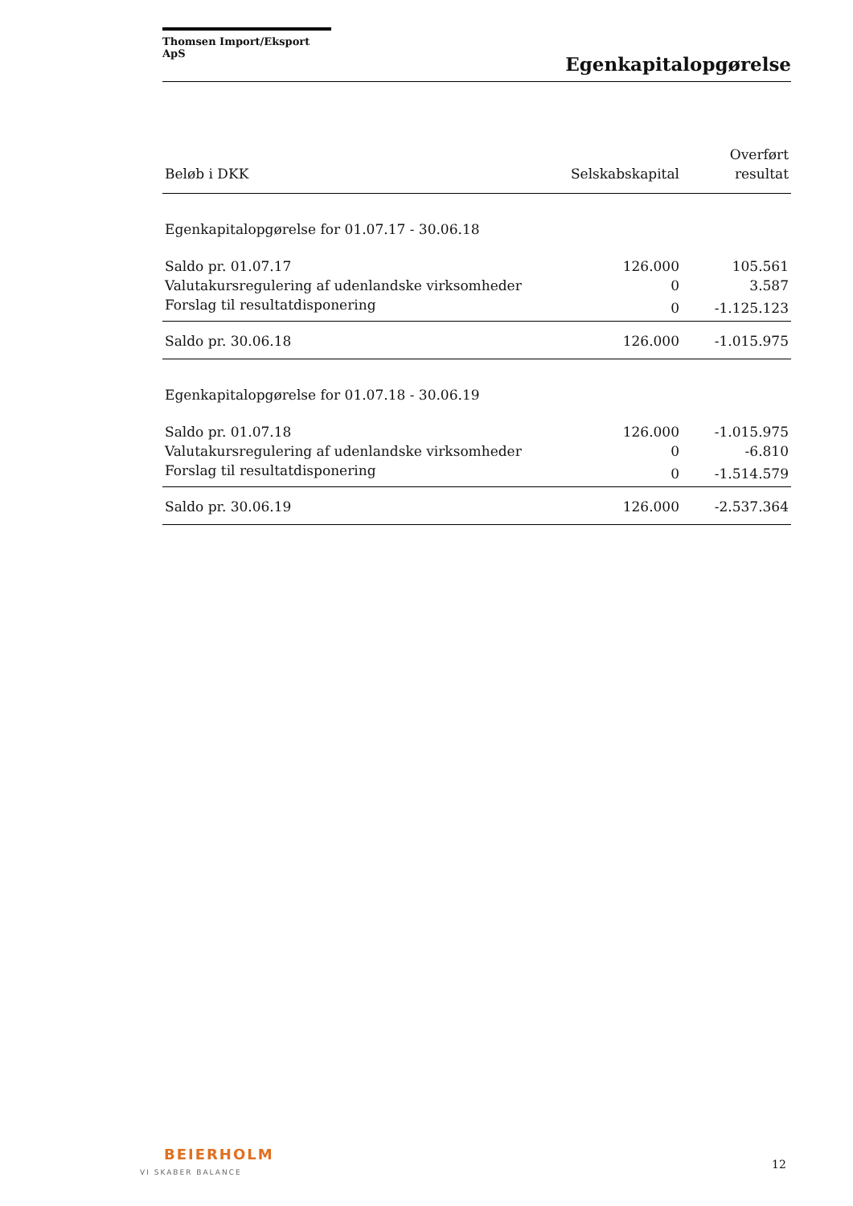Thomsen Import/Eksport ApS
Egenkapitalopgørelse
| Beløb i DKK | Selskabskapital | Overført resultat |
| --- | --- | --- |
| Egenkapitalopgørelse for 01.07.17 - 30.06.18 | | |
| Saldo pr. 01.07.17 | 126.000 | 105.561 |
| Valutakursregulering af udenlandske virksomheder | 0 | 3.587 |
| Forslag til resultatdisponering | 0 | -1.125.123 |
| Saldo pr. 30.06.18 | 126.000 | -1.015.975 |
| Egenkapitalopgørelse for 01.07.18 - 30.06.19 | | |
| Saldo pr. 01.07.18 | 126.000 | -1.015.975 |
| Valutakursregulering af udenlandske virksomheder | 0 | -6.810 |
| Forslag til resultatdisponering | 0 | -1.514.579 |
| Saldo pr. 30.06.19 | 126.000 | -2.537.364 |
BEIERHOLM
VI SKABER BALANCE
12